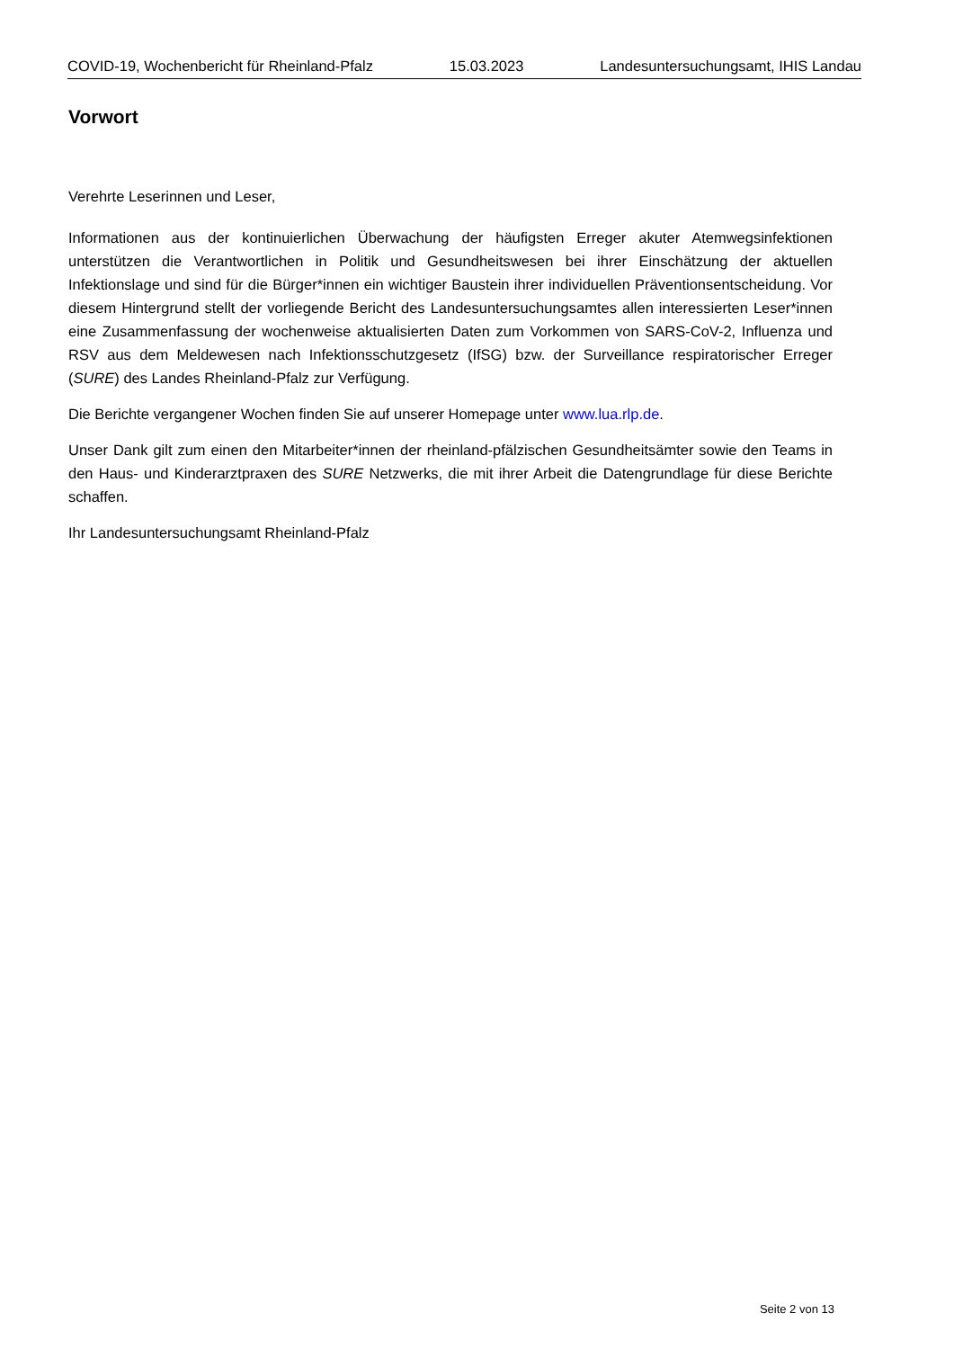COVID-19, Wochenbericht für Rheinland-Pfalz 15.03.2023 Landesuntersuchungsamt, IHIS Landau
Vorwort
Verehrte Leserinnen und Leser,
Informationen aus der kontinuierlichen Überwachung der häufigsten Erreger akuter Atemwegsinfektionen unterstützen die Verantwortlichen in Politik und Gesundheitswesen bei ihrer Einschätzung der aktuellen Infektionslage und sind für die Bürger*innen ein wichtiger Baustein ihrer individuellen Präventionsentscheidung. Vor diesem Hintergrund stellt der vorliegende Bericht des Landesuntersuchungsamtes allen interessierten Leser*innen eine Zusammenfassung der wochenweise aktualisierten Daten zum Vorkommen von SARS-CoV-2, Influenza und RSV aus dem Meldewesen nach Infektionsschutzgesetz (IfSG) bzw. der Surveillance respiratorischer Erreger (SURE) des Landes Rheinland-Pfalz zur Verfügung.
Die Berichte vergangener Wochen finden Sie auf unserer Homepage unter www.lua.rlp.de.
Unser Dank gilt zum einen den Mitarbeiter*innen der rheinland-pfälzischen Gesundheitsämter sowie den Teams in den Haus- und Kinderarztpraxen des SURE Netzwerks, die mit ihrer Arbeit die Datengrundlage für diese Berichte schaffen.
Ihr Landesuntersuchungsamt Rheinland-Pfalz
Seite 2 von 13